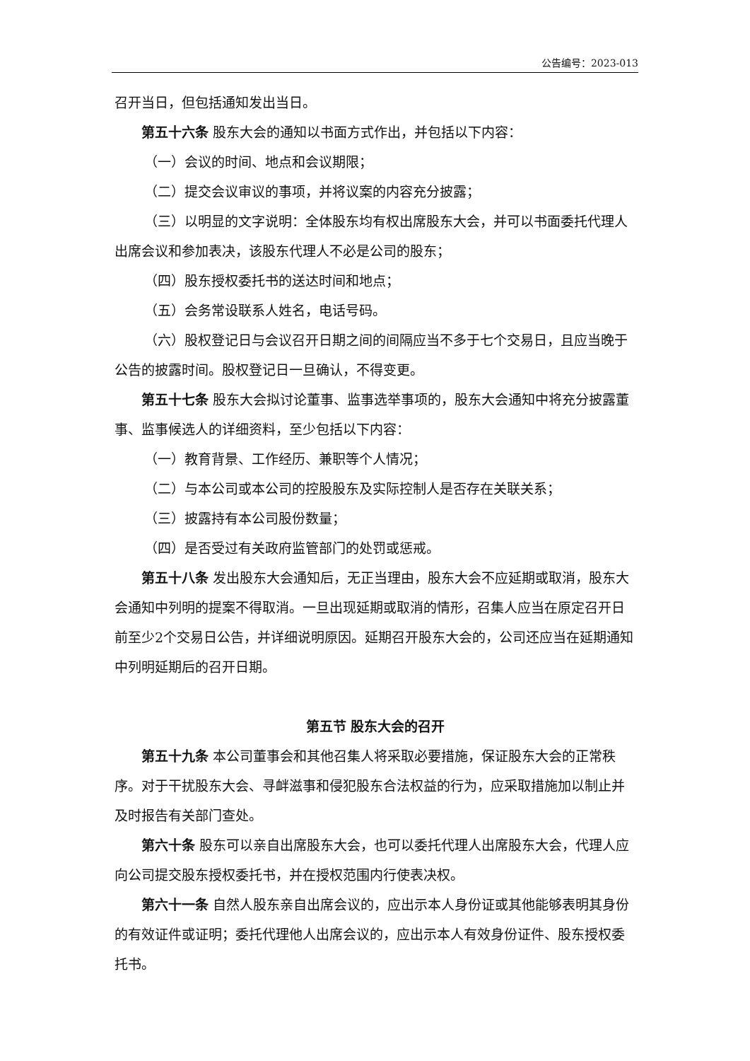公告编号：2023-013
召开当日，但包括通知发出当日。
第五十六条 股东大会的通知以书面方式作出，并包括以下内容：
（一）会议的时间、地点和会议期限；
（二）提交会议审议的事项，并将议案的内容充分披露；
（三）以明显的文字说明：全体股东均有权出席股东大会，并可以书面委托代理人出席会议和参加表决，该股东代理人不必是公司的股东；
（四）股东授权委托书的送达时间和地点；
（五）会务常设联系人姓名，电话号码。
（六）股权登记日与会议召开日期之间的间隔应当不多于七个交易日，且应当晚于公告的披露时间。股权登记日一旦确认，不得变更。
第五十七条 股东大会拟讨论董事、监事选举事项的，股东大会通知中将充分披露董事、监事候选人的详细资料，至少包括以下内容：
（一）教育背景、工作经历、兼职等个人情况；
（二）与本公司或本公司的控股股东及实际控制人是否存在关联关系；
（三）披露持有本公司股份数量；
（四）是否受过有关政府监管部门的处罚或惩戒。
第五十八条 发出股东大会通知后，无正当理由，股东大会不应延期或取消，股东大会通知中列明的提案不得取消。一旦出现延期或取消的情形，召集人应当在原定召开日前至少2个交易日公告，并详细说明原因。延期召开股东大会的，公司还应当在延期通知中列明延期后的召开日期。
第五节 股东大会的召开
第五十九条 本公司董事会和其他召集人将采取必要措施，保证股东大会的正常秩序。对于干扰股东大会、寻衅滋事和侵犯股东合法权益的行为，应采取措施加以制止并及时报告有关部门查处。
第六十条 股东可以亲自出席股东大会，也可以委托代理人出席股东大会，代理人应向公司提交股东授权委托书，并在授权范围内行使表决权。
第六十一条 自然人股东亲自出席会议的，应出示本人身份证或其他能够表明其身份的有效证件或证明；委托代理他人出席会议的，应出示本人有效身份证件、股东授权委托书。